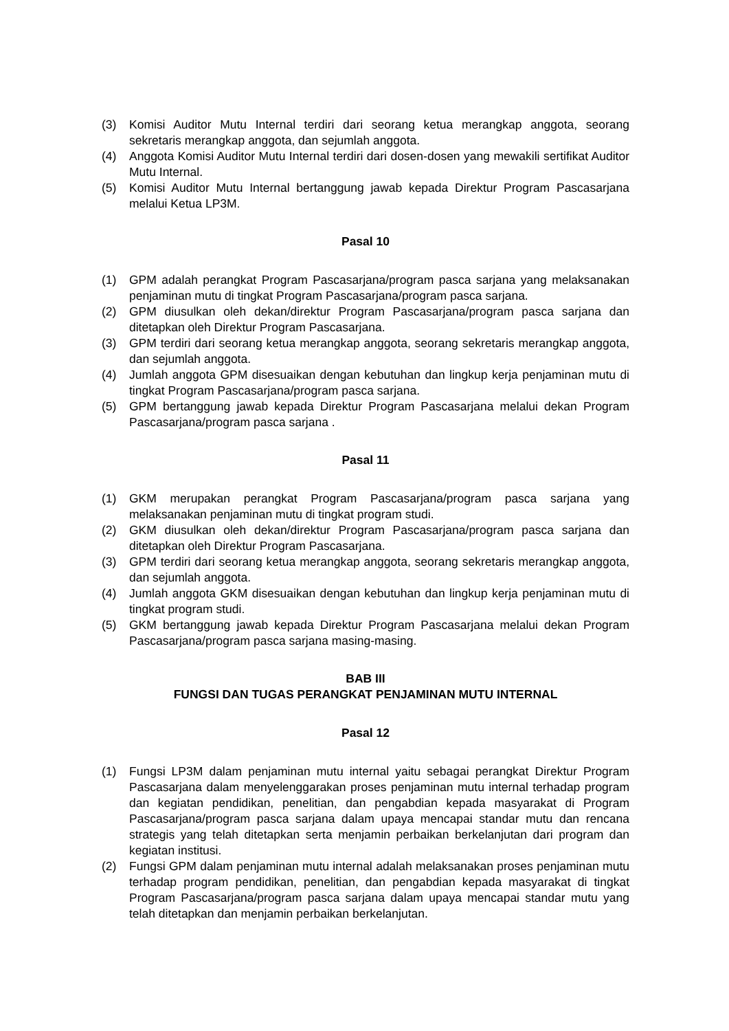(3) Komisi Auditor Mutu Internal terdiri dari seorang ketua merangkap anggota, seorang sekretaris merangkap anggota, dan sejumlah anggota.
(4) Anggota Komisi Auditor Mutu Internal terdiri dari dosen-dosen yang mewakili sertifikat Auditor Mutu Internal.
(5) Komisi Auditor Mutu Internal bertanggung jawab kepada Direktur Program Pascasarjana melalui Ketua LP3M.
Pasal 10
(1) GPM adalah perangkat Program Pascasarjana/program pasca sarjana yang melaksanakan penjaminan mutu di tingkat Program Pascasarjana/program pasca sarjana.
(2) GPM diusulkan oleh dekan/direktur Program Pascasarjana/program pasca sarjana dan ditetapkan oleh Direktur Program Pascasarjana.
(3) GPM terdiri dari seorang ketua merangkap anggota, seorang sekretaris merangkap anggota, dan sejumlah anggota.
(4) Jumlah anggota GPM disesuaikan dengan kebutuhan dan lingkup kerja penjaminan mutu di tingkat Program Pascasarjana/program pasca sarjana.
(5) GPM bertanggung jawab kepada Direktur Program Pascasarjana melalui dekan Program Pascasarjana/program pasca sarjana .
Pasal 11
(1) GKM merupakan perangkat Program Pascasarjana/program pasca sarjana yang melaksanakan penjaminan mutu di tingkat program studi.
(2) GKM diusulkan oleh dekan/direktur Program Pascasarjana/program pasca sarjana dan ditetapkan oleh Direktur Program Pascasarjana.
(3) GPM terdiri dari seorang ketua merangkap anggota, seorang sekretaris merangkap anggota, dan sejumlah anggota.
(4) Jumlah anggota GKM disesuaikan dengan kebutuhan dan lingkup kerja penjaminan mutu di tingkat program studi.
(5) GKM bertanggung jawab kepada Direktur Program Pascasarjana melalui dekan Program Pascasarjana/program pasca sarjana masing-masing.
BAB III
FUNGSI DAN TUGAS PERANGKAT PENJAMINAN MUTU INTERNAL
Pasal 12
(1) Fungsi LP3M dalam penjaminan mutu internal yaitu sebagai perangkat Direktur Program Pascasarjana dalam menyelenggarakan proses penjaminan mutu internal terhadap program dan kegiatan pendidikan, penelitian, dan pengabdian kepada masyarakat di Program Pascasarjana/program pasca sarjana dalam upaya mencapai standar mutu dan rencana strategis yang telah ditetapkan serta menjamin perbaikan berkelanjutan dari program dan kegiatan institusi.
(2) Fungsi GPM dalam penjaminan mutu internal adalah melaksanakan proses penjaminan mutu terhadap program pendidikan, penelitian, dan pengabdian kepada masyarakat di tingkat Program Pascasarjana/program pasca sarjana dalam upaya mencapai standar mutu yang telah ditetapkan dan menjamin perbaikan berkelanjutan.